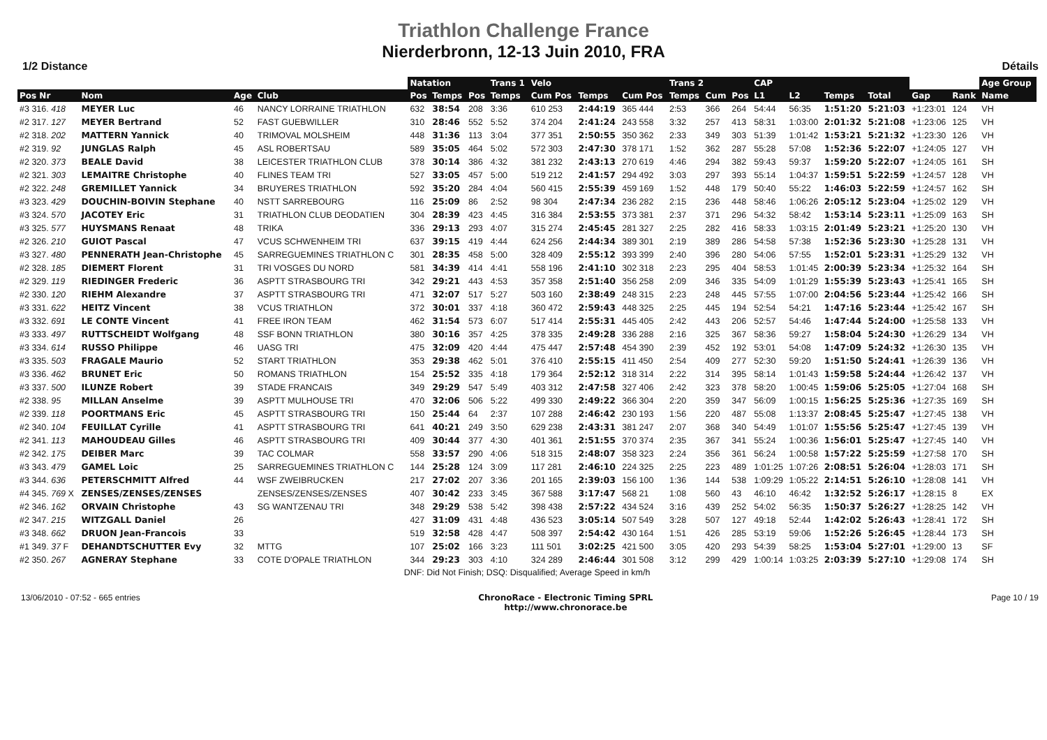Triathlon Challenge France
Nierderbronn, 12-13 Juin 2010, FRA
1/2 Distance Détails
| | | | | | Natation | | | Trans 1 | Velo | | | Trans 2 | | | CAP | | | | | | Age Group |
| --- | --- | --- | --- | --- | --- | --- | --- | --- | --- | --- | --- | --- | --- | --- | --- | --- | --- | --- | --- | --- | --- |
| Pos Nr | Nom | Age | Club | | Pos | Temps | Pos | Temps | Cum Pos | Temps | Cum Pos | Temps | Cum | Pos | L1 | L2 | Temps | Total | Gap | Rank | Name |
| #3 316. 418 | MEYER Luc | 46 | NANCY LORRAINE TRIATHLON | | 632 | 38:54 | 208 | 3:36 | 610 253 | 2:44:19 | 365 444 | 2:53 | 366 | 264 | 54:44 | 56:35 | 1:51:20 | 5:21:03 | +1:23:01 | 124 | VH |
| #2 317. 127 | MEYER Bertrand | 52 | FAST GUEBWILLER | | 310 | 28:46 | 552 | 5:52 | 374 204 | 2:41:24 | 243 558 | 3:32 | 257 | 413 | 58:31 | 1:03:00 | 2:01:32 | 5:21:08 | +1:23:06 | 125 | VH |
| #2 318. 202 | MATTERN Yannick | 40 | TRIMOVAL MOLSHEIM | | 448 | 31:36 | 113 | 3:04 | 377 351 | 2:50:55 | 350 362 | 2:33 | 349 | 303 | 51:39 | 1:01:42 | 1:53:21 | 5:21:32 | +1:23:30 | 126 | VH |
| #2 319. 92 | JUNGLAS Ralph | 45 | ASL ROBERTSAU | | 589 | 35:05 | 464 | 5:02 | 572 303 | 2:47:30 | 378 171 | 1:52 | 362 | 287 | 55:28 | 57:08 | 1:52:36 | 5:22:07 | +1:24:05 | 127 | VH |
| #2 320. 373 | BEALE David | 38 | LEICESTER TRIATHLON CLUB | | 378 | 30:14 | 386 | 4:32 | 381 232 | 2:43:13 | 270 619 | 4:46 | 294 | 382 | 59:43 | 59:37 | 1:59:20 | 5:22:07 | +1:24:05 | 161 | SH |
| #2 321. 303 | LEMAITRE Christophe | 40 | FLINES TEAM TRI | | 527 | 33:05 | 457 | 5:00 | 519 212 | 2:41:57 | 294 492 | 3:03 | 297 | 393 | 55:14 | 1:04:37 | 1:59:51 | 5:22:59 | +1:24:57 | 128 | VH |
| #2 322. 248 | GREMILLET Yannick | 34 | BRUYERES TRIATHLON | | 592 | 35:20 | 284 | 4:04 | 560 415 | 2:55:39 | 459 169 | 1:52 | 448 | 179 | 50:40 | 55:22 | 1:46:03 | 5:22:59 | +1:24:57 | 162 | SH |
| #3 323. 429 | DOUCHIN-BOIVIN Stephane | 40 | NSTT SARREBOURG | | 116 | 25:09 | 86 | 2:52 | 98 304 | 2:47:34 | 236 282 | 2:15 | 236 | 448 | 58:46 | 1:06:26 | 2:05:12 | 5:23:04 | +1:25:02 | 129 | VH |
| #3 324. 570 | JACOTEY Eric | 31 | TRIATHLON CLUB DEODATIEN | | 304 | 28:39 | 423 | 4:45 | 316 384 | 2:53:55 | 373 381 | 2:37 | 371 | 296 | 54:32 | 58:42 | 1:53:14 | 5:23:11 | +1:25:09 | 163 | SH |
| #3 325. 577 | HUYSMANS Renaat | 48 | TRIKA | | 336 | 29:13 | 293 | 4:07 | 315 274 | 2:45:45 | 281 327 | 2:25 | 282 | 416 | 58:33 | 1:03:15 | 2:01:49 | 5:23:21 | +1:25:20 | 130 | VH |
| #2 326. 210 | GUIOT Pascal | 47 | VCUS SCHWENHEIM TRI | | 637 | 39:15 | 419 | 4:44 | 624 256 | 2:44:34 | 389 301 | 2:19 | 389 | 286 | 54:58 | 57:38 | 1:52:36 | 5:23:30 | +1:25:28 | 131 | VH |
| #3 327. 480 | PENNERATH Jean-Christophe | 45 | SARREGUEMINES TRIATHLON C | | 301 | 28:35 | 458 | 5:00 | 328 409 | 2:55:12 | 393 399 | 2:40 | 396 | 280 | 54:06 | 57:55 | 1:52:01 | 5:23:31 | +1:25:29 | 132 | VH |
| #2 328. 185 | DIEMERT Florent | 31 | TRI VOSGES DU NORD | | 581 | 34:39 | 414 | 4:41 | 558 196 | 2:41:10 | 302 318 | 2:23 | 295 | 404 | 58:53 | 1:01:45 | 2:00:39 | 5:23:34 | +1:25:32 | 164 | SH |
| #2 329. 119 | RIEDINGER Frederic | 36 | ASPTT STRASBOURG TRI | | 342 | 29:21 | 443 | 4:53 | 357 358 | 2:51:40 | 356 258 | 2:09 | 346 | 335 | 54:09 | 1:01:29 | 1:55:39 | 5:23:43 | +1:25:41 | 165 | SH |
| #2 330. 120 | RIEHM Alexandre | 37 | ASPTT STRASBOURG TRI | | 471 | 32:07 | 517 | 5:27 | 503 160 | 2:38:49 | 248 315 | 2:23 | 248 | 445 | 57:55 | 1:07:00 | 2:04:56 | 5:23:44 | +1:25:42 | 166 | SH |
| #3 331. 622 | HEITZ Vincent | 38 | VCUS TRIATHLON | | 372 | 30:01 | 337 | 4:18 | 360 472 | 2:59:43 | 448 325 | 2:25 | 445 | 194 | 52:54 | 54:21 | 1:47:16 | 5:23:44 | +1:25:42 | 167 | SH |
| #3 332. 691 | LE CONTE Vincent | 41 | FREE IRON TEAM | | 462 | 31:54 | 573 | 6:07 | 517 414 | 2:55:31 | 445 405 | 2:42 | 443 | 206 | 52:57 | 54:46 | 1:47:44 | 5:24:00 | +1:25:58 | 133 | VH |
| #3 333. 497 | RUTTSCHEIDT Wolfgang | 48 | SSF BONN TRIATHLON | | 380 | 30:16 | 357 | 4:25 | 378 335 | 2:49:28 | 336 288 | 2:16 | 325 | 367 | 58:36 | 59:27 | 1:58:04 | 5:24:30 | +1:26:29 | 134 | VH |
| #3 334. 614 | RUSSO Philippe | 46 | UASG TRI | | 475 | 32:09 | 420 | 4:44 | 475 447 | 2:57:48 | 454 390 | 2:39 | 452 | 192 | 53:01 | 54:08 | 1:47:09 | 5:24:32 | +1:26:30 | 135 | VH |
| #3 335. 503 | FRAGALE Maurio | 52 | START TRIATHLON | | 353 | 29:38 | 462 | 5:01 | 376 410 | 2:55:15 | 411 450 | 2:54 | 409 | 277 | 52:30 | 59:20 | 1:51:50 | 5:24:41 | +1:26:39 | 136 | VH |
| #3 336. 462 | BRUNET Eric | 50 | ROMANS TRIATHLON | | 154 | 25:52 | 335 | 4:18 | 179 364 | 2:52:12 | 318 314 | 2:22 | 314 | 395 | 58:14 | 1:01:43 | 1:59:58 | 5:24:44 | +1:26:42 | 137 | VH |
| #3 337. 500 | ILUNZE Robert | 39 | STADE FRANCAIS | | 349 | 29:29 | 547 | 5:49 | 403 312 | 2:47:58 | 327 406 | 2:42 | 323 | 378 | 58:20 | 1:00:45 | 1:59:06 | 5:25:05 | +1:27:04 | 168 | SH |
| #2 338. 95 | MILLAN Anselme | 39 | ASPTT MULHOUSE TRI | | 470 | 32:06 | 506 | 5:22 | 499 330 | 2:49:22 | 366 304 | 2:20 | 359 | 347 | 56:09 | 1:00:15 | 1:56:25 | 5:25:36 | +1:27:35 | 169 | SH |
| #2 339. 118 | POORTMANS Eric | 45 | ASPTT STRASBOURG TRI | | 150 | 25:44 | 64 | 2:37 | 107 288 | 2:46:42 | 230 193 | 1:56 | 220 | 487 | 55:08 | 1:13:37 | 2:08:45 | 5:25:47 | +1:27:45 | 138 | VH |
| #2 340. 104 | FEUILLAT Cyrille | 41 | ASPTT STRASBOURG TRI | | 641 | 40:21 | 249 | 3:50 | 629 238 | 2:43:31 | 381 247 | 2:07 | 368 | 340 | 54:49 | 1:01:07 | 1:55:56 | 5:25:47 | +1:27:45 | 139 | VH |
| #2 341. 113 | MAHOUDEAU Gilles | 46 | ASPTT STRASBOURG TRI | | 409 | 30:44 | 377 | 4:30 | 401 361 | 2:51:55 | 370 374 | 2:35 | 367 | 341 | 55:24 | 1:00:36 | 1:56:01 | 5:25:47 | +1:27:45 | 140 | VH |
| #2 342. 175 | DEIBER Marc | 39 | TAC COLMAR | | 558 | 33:57 | 290 | 4:06 | 518 315 | 2:48:07 | 358 323 | 2:24 | 356 | 361 | 56:24 | 1:00:58 | 1:57:22 | 5:25:59 | +1:27:58 | 170 | SH |
| #3 343. 479 | GAMEL Loic | 25 | SARREGUEMINES TRIATHLON C | | 144 | 25:28 | 124 | 3:09 | 117 281 | 2:46:10 | 224 325 | 2:25 | 223 | 489 | 1:01:25 | 1:07:26 | 2:08:51 | 5:26:04 | +1:28:03 | 171 | SH |
| #3 344. 636 | PETERSCHMITT Alfred | 44 | WSF ZWEIBRUCKEN | | 217 | 27:02 | 207 | 3:36 | 201 165 | 2:39:03 | 156 100 | 1:36 | 144 | 538 | 1:09:29 | 1:05:22 | 2:14:51 | 5:26:10 | +1:28:08 | 141 | VH |
| #4 345. 769 X | ZENSES/ZENSES/ZENSES | | ZENSES/ZENSES/ZENSES | | 407 | 30:42 | 233 | 3:45 | 367 588 | 3:17:47 | 568 21 | 1:08 | 560 | 43 | 46:10 | 46:42 | 1:32:52 | 5:26:17 | +1:28:15 | 8 | EX |
| #2 346. 162 | ORVAIN Christophe | 43 | SG WANTZENAU TRI | | 348 | 29:29 | 538 | 5:42 | 398 438 | 2:57:22 | 434 524 | 3:16 | 439 | 252 | 54:02 | 56:35 | 1:50:37 | 5:26:27 | +1:28:25 | 142 | VH |
| #2 347. 215 | WITZGALL Daniel | 26 | | | 427 | 31:09 | 431 | 4:48 | 436 523 | 3:05:14 | 507 549 | 3:28 | 507 | 127 | 49:18 | 52:44 | 1:42:02 | 5:26:43 | +1:28:41 | 172 | SH |
| #3 348. 662 | DRUON Jean-Francois | 33 | | | 519 | 32:58 | 428 | 4:47 | 508 397 | 2:54:42 | 430 164 | 1:51 | 426 | 285 | 53:19 | 59:06 | 1:52:26 | 5:26:45 | +1:28:44 | 173 | SH |
| #1 349. 37 F | DEHANDTSCHUTTER Evy | 32 | MTTG | | 107 | 25:02 | 166 | 3:23 | 111 501 | 3:02:25 | 421 500 | 3:05 | 420 | 293 | 54:39 | 58:25 | 1:53:04 | 5:27:01 | +1:29:00 | 13 | SF |
| #2 350. 267 | AGNERAY Stephane | 33 | COTE D'OPALE TRIATHLON | | 344 | 29:23 | 303 | 4:10 | 324 289 | 2:46:44 | 301 508 | 3:12 | 299 | 429 | 1:00:14 | 1:03:25 | 2:03:39 | 5:27:10 | +1:29:08 | 174 | SH |
| DNF: Did Not Finish; DSQ: Disqualified; Average Speed in km/h | | | | | | | | | | | | | | | | | | | | | |
13/06/2010 - 07:52 - 665 entries ChronoRace - Electronic Timing SPRL
http://www.chronorace.be Page 10 / 19